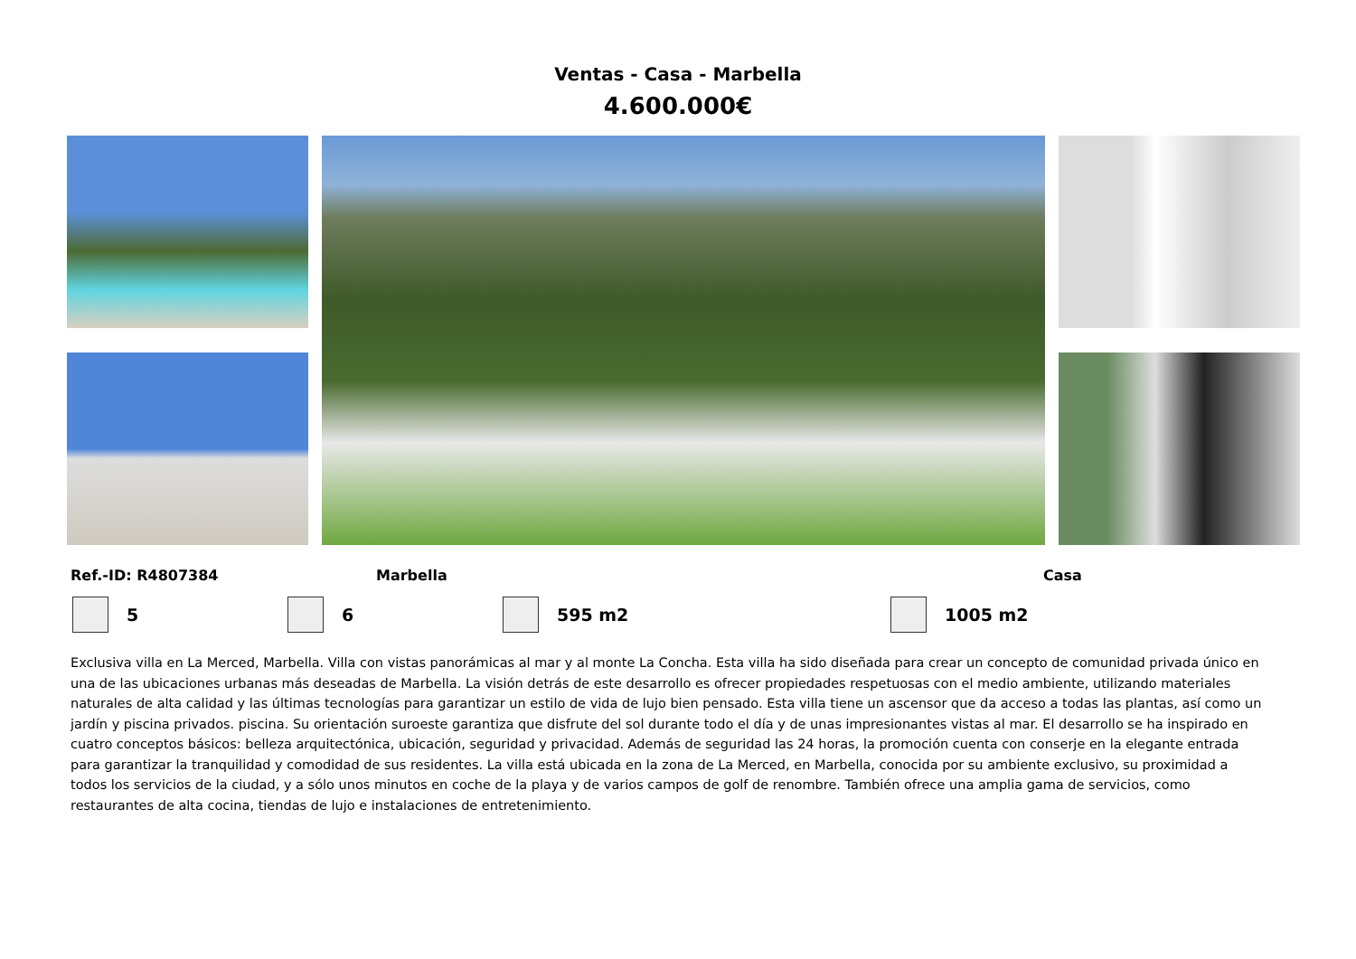Ventas - Casa - Marbella
4.600.000€
Ref.-ID: R4807384 Marbella Casa
5 6 595 m2 1005 m2
Exclusiva villa en La Merced, Marbella. Villa con vistas panorámicas al mar y al monte La Concha. Esta villa ha sido diseñada para crear un concepto de comunidad privada único en una de las ubicaciones urbanas más deseadas de Marbella. La visión detrás de este desarrollo es ofrecer propiedades respetuosas con el medio ambiente, utilizando materiales naturales de alta calidad y las últimas tecnologías para garantizar un estilo de vida de lujo bien pensado. Esta villa tiene un ascensor que da acceso a todas las plantas, así como un jardín y piscina privados. piscina. Su orientación suroeste garantiza que disfrute del sol durante todo el día y de unas impresionantes vistas al mar. El desarrollo se ha inspirado en cuatro conceptos básicos: belleza arquitectónica, ubicación, seguridad y privacidad. Además de seguridad las 24 horas, la promoción cuenta con conserje en la elegante entrada para garantizar la tranquilidad y comodidad de sus residentes. La villa está ubicada en la zona de La Merced, en Marbella, conocida por su ambiente exclusivo, su proximidad a todos los servicios de la ciudad, y a sólo unos minutos en coche de la playa y de varios campos de golf de renombre. También ofrece una amplia gama de servicios, como restaurantes de alta cocina, tiendas de lujo e instalaciones de entretenimiento.